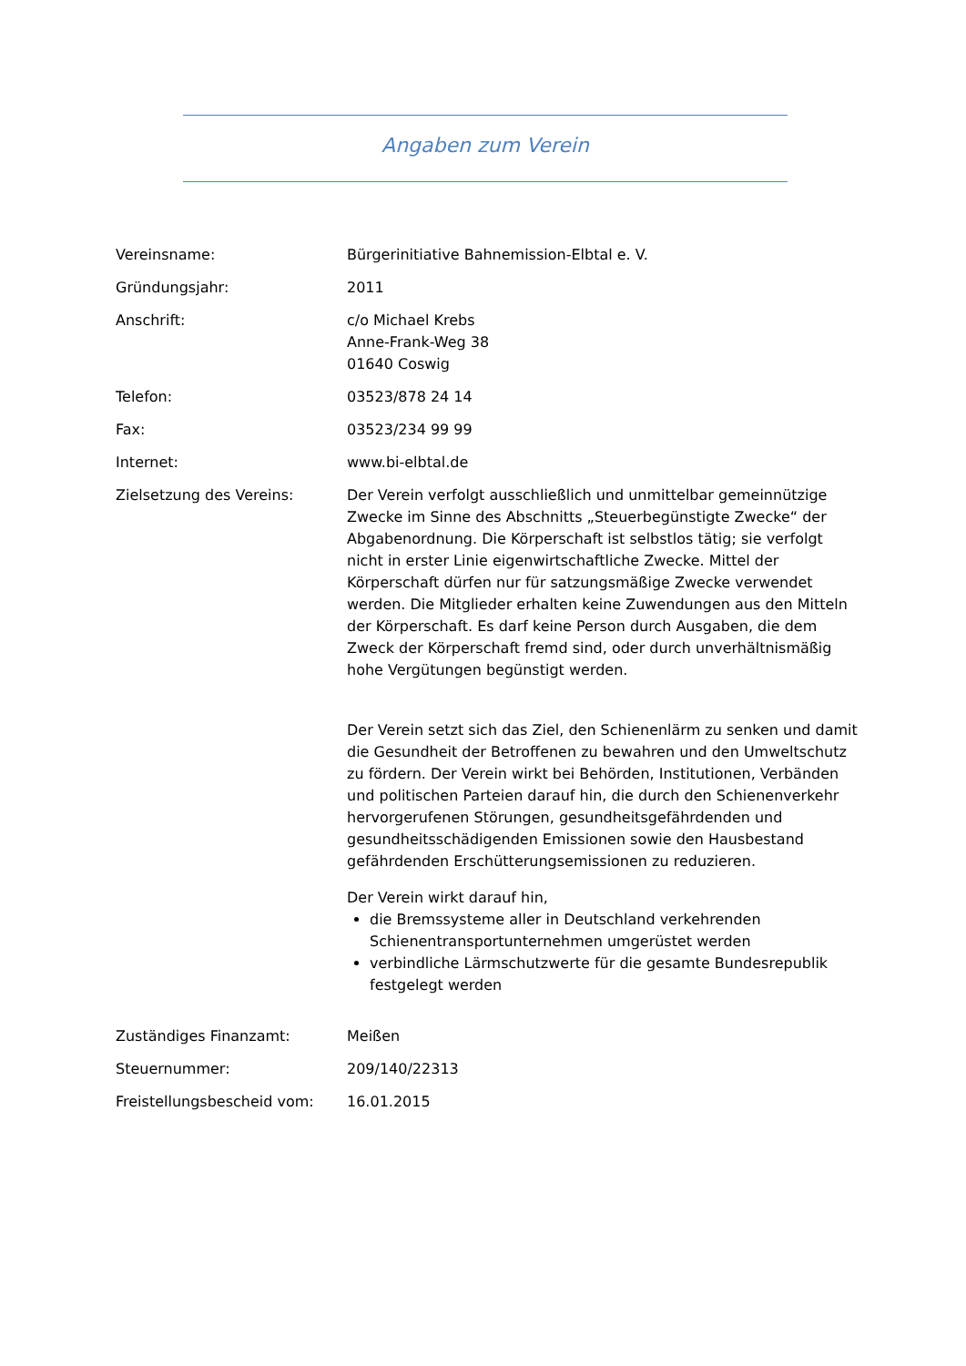Angaben zum Verein
Vereinsname: Bürgerinitiative Bahnemission-Elbtal e. V.
Gründungsjahr: 2011
Anschrift: c/o Michael Krebs
Anne-Frank-Weg 38
01640 Coswig
Telefon: 03523/878 24 14
Fax: 03523/234 99 99
Internet: www.bi-elbtal.de
Zielsetzung des Vereins: Der Verein verfolgt ausschließlich und unmittelbar gemeinnützige Zwecke im Sinne des Abschnitts „Steuerbegünstigte Zwecke“ der Abgabenordnung. Die Körperschaft ist selbstlos tätig; sie verfolgt nicht in erster Linie eigenwirtschaftliche Zwecke. Mittel der Körperschaft dürfen nur für satzungsmäßige Zwecke verwendet werden. Die Mitglieder erhalten keine Zuwendungen aus den Mitteln der Körperschaft. Es darf keine Person durch Ausgaben, die dem Zweck der Körperschaft fremd sind, oder durch unverhältnismäßig hohe Vergütungen begünstigt werden.
Der Verein setzt sich das Ziel, den Schienenlärm zu senken und damit die Gesundheit der Betroffenen zu bewahren und den Umweltschutz zu fördern. Der Verein wirkt bei Behörden, Institutionen, Verbänden und politischen Parteien darauf hin, die durch den Schienenverkehr hervorgerufenen Störungen, gesundheitsgefährdenden und gesundheitsschädigenden Emissionen sowie den Hausbestand gefährdenden Erschütterungsemissionen zu reduzieren.
Der Verein wirkt darauf hin,
die Bremssysteme aller in Deutschland verkehrenden Schienentransportunternehmen umgerüstet werden
verbindliche Lärmschutzwerte für die gesamte Bundesrepublik festgelegt werden
Zuständiges Finanzamt: Meißen
Steuernummer: 209/140/22313
Freistellungsbescheid vom: 16.01.2015